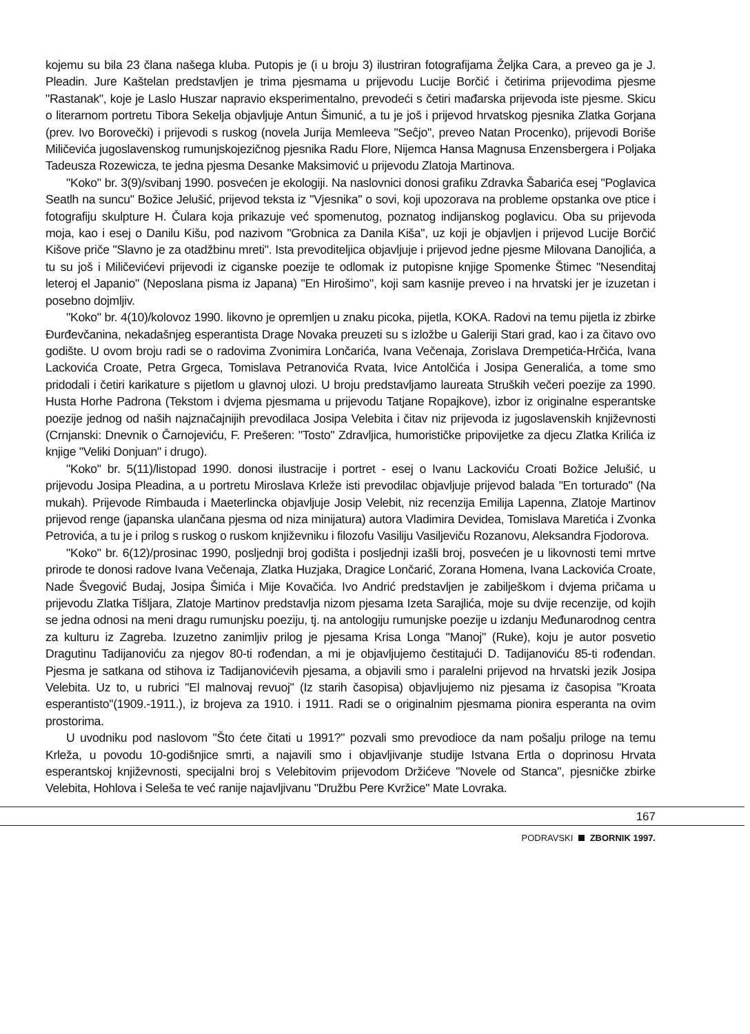kojemu su bila 23 člana našega kluba. Putopis je (i u broju 3) ilustriran fotografijama Željka Cara, a preveo ga je J. Pleadin. Jure Kaštelan predstavljen je trima pjesmama u prijevodu Lucije Borčić i četirima prijevodima pjesme "Rastanak", koje je Laslo Huszar napravio eksperimentalno, prevodeći s četiri mađarska prijevoda iste pjesme. Skicu o literarnom portretu Tibora Sekelja objavljuje Antun Šimunić, a tu je još i prijevod hrvatskog pjesnika Zlatka Gorjana (prev. Ivo Borovečki) i prijevodi s ruskog (novela Jurija Memleeva "Seĉjo", preveo Natan Procenko), prijevodi Boriše Miličevića jugoslavenskog rumunjskojezičnog pjesnika Radu Flore, Nijemca Hansa Magnusa Enzensbergera i Poljaka Tadeusza Rozewicza, te jedna pjesma Desanke Maksimović u prijevodu Zlatoja Martinova.
"Koko" br. 3(9)/svibanj 1990. posvećen je ekologiji. Na naslovnici donosi grafiku Zdravka Šabarića esej "Poglavica Seatlh na suncu" Božice Jelušić, prijevod teksta iz "Vjesnika" o sovi, koji upozorava na probleme opstanka ove ptice i fotografiju skulpture H. Čulara koja prikazuje već spomenutog, poznatog indijanskog poglavicu. Oba su prijevoda moja, kao i esej o Danilu Kišu, pod nazivom "Grobnica za Danila Kiša", uz koji je objavljen i prijevod Lucije Borčić Kišove priče "Slavno je za otadžbinu mreti". Ista prevoditeljica objavljuje i prijevod jedne pjesme Milovana Danojlića, a tu su još i Miličevićevi prijevodi iz ciganske poezije te odlomak iz putopisne knjige Spomenke Štimec "Nesenditaj leteroj el Japanio" (Neposlana pisma iz Japana) "En Hirošimo", koji sam kasnije preveo i na hrvatski jer je izuzetan i posebno dojmljiv.
"Koko" br. 4(10)/kolovoz 1990. likovno je opremljen u znaku picoka, pijetla, KOKA. Radovi na temu pijetla iz zbirke Đurđevčanina, nekadašnjeg esperantista Drage Novaka preuzeti su s izložbe u Galeriji Stari grad, kao i za čitavo ovo godište. U ovom broju radi se o radovima Zvonimira Lončarića, Ivana Večenaja, Zorislava Drempetića-Hrčića, Ivana Lackovića Croate, Petra Grgeca, Tomislava Petranovića Rvata, Ivice Antolčića i Josipa Generalića, a tome smo pridodali i četiri karikature s pijetlom u glavnoj ulozi. U broju predstavljamo laureata Struških večeri poezije za 1990. Husta Horhe Padrona (Tekstom i dvjema pjesmama u prijevodu Tatjane Ropajkove), izbor iz originalne esperantske poezije jednog od naših najznačajnijih prevodilaca Josipa Velebita i čitav niz prijevoda iz jugoslavenskih književnosti (Crnjanski: Dnevnik o Čarnojeviću, F. Prešeren: "Tosto" Zdravljica, humorističke pripovijetke za djecu Zlatka Krilića iz knjige "Veliki Donjuan" i drugo).
"Koko" br. 5(11)/listopad 1990. donosi ilustracije i portret - esej o Ivanu Lackoviću Croati Božice Jelušić, u prijevodu Josipa Pleadina, a u portretu Miroslava Krleže isti prevodilac objavljuje prijevod balada "En torturado" (Na mukah). Prijevode Rimbauda i Maeterlincka objavljuje Josip Velebit, niz recenzija Emilija Lapenna, Zlatoje Martinov prijevod renge (japanska ulančana pjesma od niza minijatura) autora Vladimira Devidea, Tomislava Maretića i Zvonka Petrovića, a tu je i prilog s ruskog o ruskom književniku i filozofu Vasiliju Vasiljeviču Rozanovu, Aleksandra Fjodorova.
"Koko" br. 6(12)/prosinac 1990, posljednji broj godišta i posljednji izašli broj, posvećen je u likovnosti temi mrtve prirode te donosi radove Ivana Večenaja, Zlatka Huzjaka, Dragice Lončarić, Zorana Homena, Ivana Lackovića Croate, Nade Švegović Budaj, Josipa Šimića i Mije Kovačića. Ivo Andrić predstavljen je zabilješkom i dvjema pričama u prijevodu Zlatka Tišljara, Zlatoje Martinov predstavlja nizom pjesama Izeta Sarajlića, moje su dvije recenzije, od kojih se jedna odnosi na meni dragu rumunjsku poeziju, tj. na antologiju rumunjske poezije u izdanju Međunarodnog centra za kulturu iz Zagreba. Izuzetno zanimljiv prilog je pjesama Krisa Longa "Manoj" (Ruke), koju je autor posvetio Dragutinu Tadijanoviću za njegov 80-ti rođendan, a mi je objavljujemo čestitajući D. Tadijanoviću 85-ti rođendan. Pjesma je satkana od stihova iz Tadijanovićevih pjesama, a objavili smo i paralelni prijevod na hrvatski jezik Josipa Velebita. Uz to, u rubrici "El malnovaj revuoj" (Iz starih časopisa) objavljujemo niz pjesama iz časopisa "Kroata esperantisto"(1909.-1911.), iz brojeva za 1910. i 1911. Radi se o originalnim pjesmama pionira esperanta na ovim prostorima.
U uvodniku pod naslovom "Što ćete čitati u 1991?" pozvali smo prevodioce da nam pošalju priloge na temu Krleža, u povodu 10-godišnjice smrti, a najavili smo i objavljivanje studije Istvana Ertla o doprinosu Hrvata esperantskoj književnosti, specijalni broj s Velebitovim prijevodom Držićeve "Novele od Stanca", pjesničke zbirke Velebita, Hohlova i Seleša te već ranije najavljivanu "Družbu Pere Kvržice" Mate Lovraka.
167
PODRAVSKI ZBORNIK 1997.